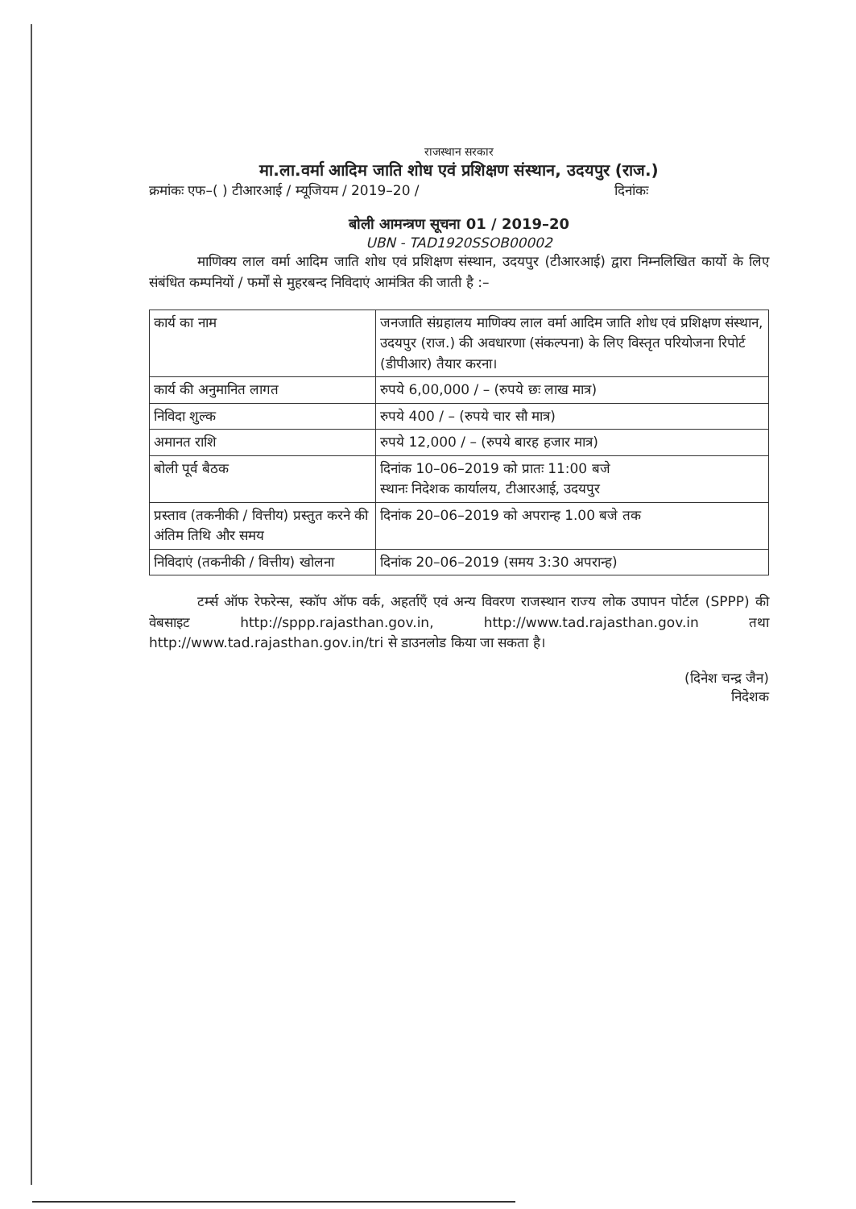राजस्थान सरकार
मा.ला.वर्मा आदिम जाति शोध एवं प्रशिक्षण संस्थान, उदयपुर (राज.)
क्रमांकः एफ–( ) टीआरआई / म्यूजियम / 2019–20 / दिनांकः
बोली आमन्त्रण सूचना 01 / 2019–20
UBN - TAD1920SSOB00002
माणिक्य लाल वर्मा आदिम जाति शोध एवं प्रशिक्षण संस्थान, उदयपुर (टीआरआई) द्वारा निम्नलिखित कार्यो के लिए संबंधित कम्पनियों / फर्मों से मुहरबन्द निविदाएं आमंत्रित की जाती है :–
| कार्य का नाम | जनजाति संग्रहालय माणिक्य लाल वर्मा आदिम जाति शोध एवं प्रशिक्षण संस्थान, उदयपुर (राज.) की अवधारणा (संकल्पना) के लिए विस्तृत परियोजना रिपोर्ट (डीपीआर) तैयार करना। |
| कार्य की अनुमानित लागत | रुपये 6,00,000 / – (रुपये छः लाख मात्र) |
| निविदा शुल्क | रुपये 400 / – (रुपये चार सौ मात्र) |
| अमानत राशि | रुपये 12,000 / – (रुपये बारह हजार मात्र) |
| बोली पूर्व बैठक | दिनांक 10–06–2019 को प्रातः 11:00 बजे स्थानः निदेशक कार्यालय, टीआरआई, उदयपुर |
| प्रस्ताव (तकनीकी / वित्तीय) प्रस्तुत करने की अंतिम तिथि और समय | दिनांक 20–06–2019 को अपरान्ह 1.00 बजे तक |
| निविदाएं (तकनीकी / वित्तीय) खोलना | दिनांक 20–06–2019 (समय 3:30 अपरान्ह) |
टर्म्स ऑफ रेफरेन्स, स्कॉप ऑफ वर्क, अहर्ताएँ एवं अन्य विवरण राजस्थान राज्य लोक उपापन पोर्टल (SPPP) की वेबसाइट http://sppp.rajasthan.gov.in, http://www.tad.rajasthan.gov.in तथा http://www.tad.rajasthan.gov.in/tri से डाउनलोड किया जा सकता है।
(दिनेश चन्द्र जैन)
निदेशक